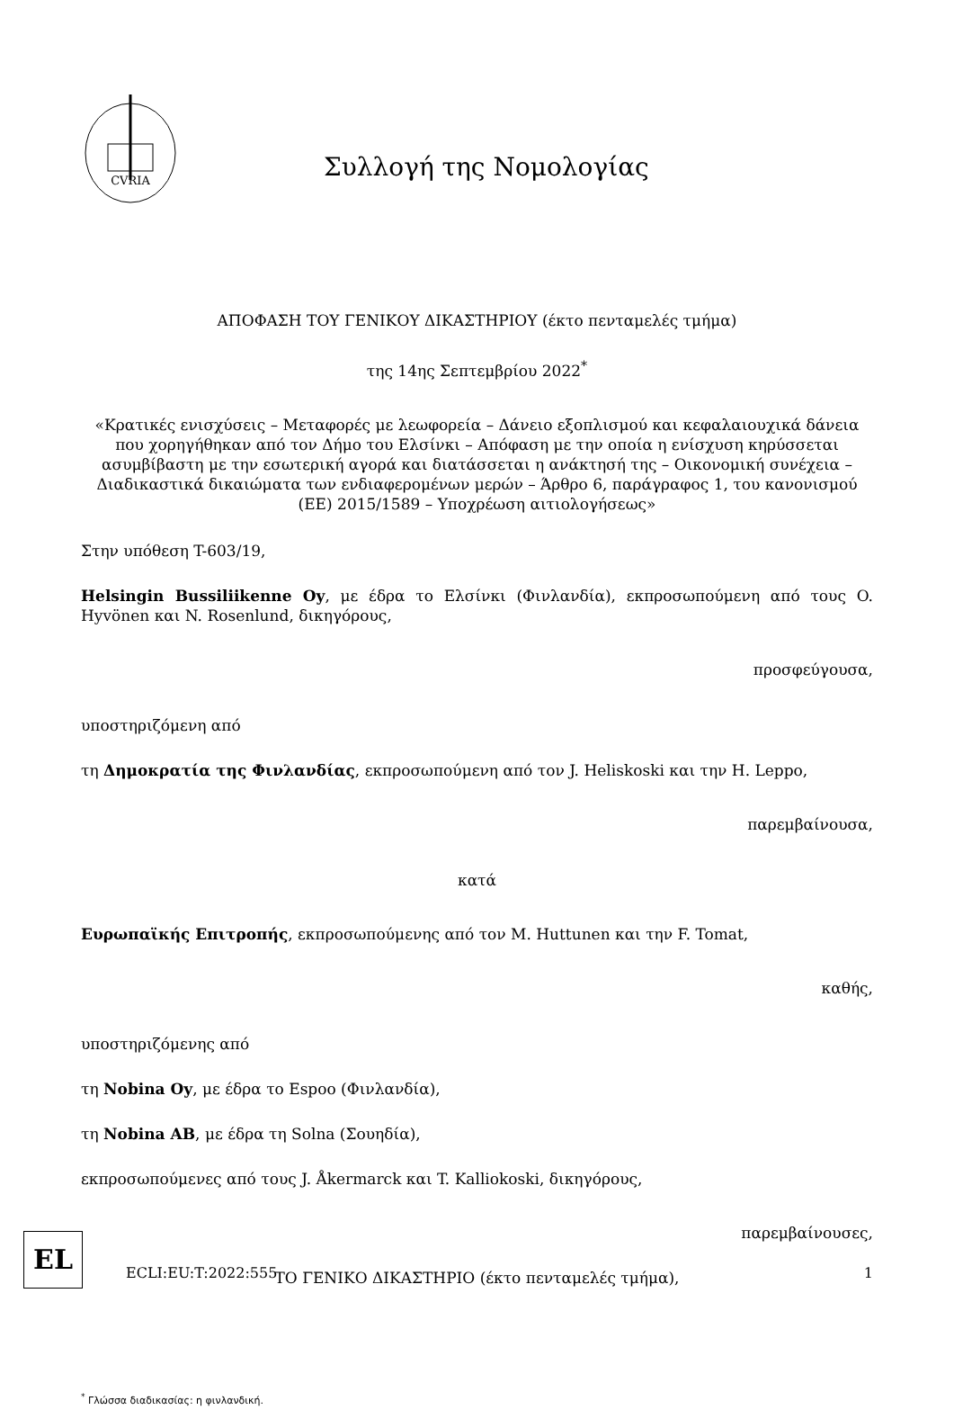CVRIA
Συλλογή της Νομολογίας
ΑΠΟΦΑΣΗ ΤΟΥ ΓΕΝΙΚΟΥ ΔΙΚΑΣΤΗΡΙΟΥ (έκτο πενταμελές τμήμα)
της 14ης Σεπτεμβρίου 2022<sup>*</sup>
«Κρατικές ενισχύσεις – Μεταφορές με λεωφορεία – Δάνειο εξοπλισμού και κεφαλαιουχικά δάνεια που χορηγήθηκαν από τον Δήμο του Ελσίνκι – Απόφαση με την οποία η ενίσχυση κηρύσσεται ασυμβίβαστη με την εσωτερική αγορά και διατάσσεται η ανάκτησή της – Οικονομική συνέχεια – Διαδικαστικά δικαιώματα των ενδιαφερομένων μερών – Άρθρο 6, παράγραφος 1, του κανονισμού (ΕΕ) 2015/1589 – Υποχρέωση αιτιολογήσεως»
Στην υπόθεση T-603/19,
Helsingin Bussiliikenne Oy, με έδρα το Ελσίνκι (Φινλανδία), εκπροσωπούμενη από τους O. Hyvönen και N. Rosenlund, δικηγόρους,
προσφεύγουσα,
υποστηριζόμενη από
τη Δημοκρατία της Φινλανδίας, εκπροσωπούμενη από τον J. Heliskoski και την H. Leppo,
παρεμβαίνουσα,
κατά
Ευρωπαϊκής Επιτροπής, εκπροσωπούμενης από τον M. Huttunen και την F. Tomat,
καθής,
υποστηριζόμενης από
τη Nobina Oy, με έδρα το Espoo (Φινλανδία),
τη Nobina AB, με έδρα τη Solna (Σουηδία),
εκπροσωπούμενες από τους J. Åkermarck και T. Kalliokoski, δικηγόρους,
παρεμβαίνουσες,
ΤΟ ΓΕΝΙΚΟ ΔΙΚΑΣΤΗΡΙΟ (έκτο πενταμελές τμήμα),
<sup>*</sup> Γλώσσα διαδικασίας: η φινλανδική.
EL
ECLI:EU:T:2022:555 1